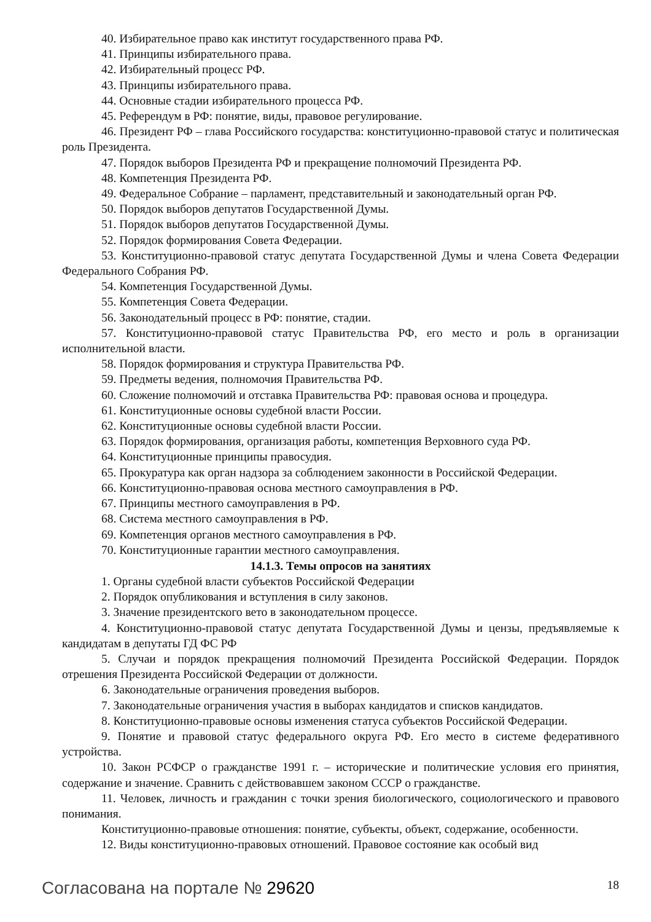40. Избирательное право как институт государственного права РФ.
41. Принципы избирательного права.
42. Избирательный процесс РФ.
43. Принципы избирательного права.
44. Основные стадии избирательного процесса РФ.
45. Референдум в РФ: понятие, виды, правовое регулирование.
46. Президент РФ – глава Российского государства: конституционно-правовой статус и политическая роль Президента.
47. Порядок выборов Президента РФ и прекращение полномочий Президента РФ.
48. Компетенция Президента РФ.
49. Федеральное Собрание – парламент, представительный и законодательный орган РФ.
50. Порядок выборов депутатов Государственной Думы.
51. Порядок выборов депутатов Государственной Думы.
52. Порядок формирования Совета Федерации.
53. Конституционно-правовой статус депутата Государственной Думы и члена Совета Федерации Федерального Собрания РФ.
54. Компетенция Государственной Думы.
55. Компетенция Совета Федерации.
56. Законодательный процесс в РФ: понятие, стадии.
57. Конституционно-правовой статус Правительства РФ, его место и роль в организации исполнительной власти.
58. Порядок формирования и структура Правительства РФ.
59. Предметы ведения, полномочия Правительства РФ.
60. Сложение полномочий и отставка Правительства РФ: правовая основа и процедура.
61. Конституционные основы судебной власти России.
62. Конституционные основы судебной власти России.
63. Порядок формирования, организация работы, компетенция Верховного суда РФ.
64. Конституционные принципы правосудия.
65. Прокуратура как орган надзора за соблюдением законности в Российской Федерации.
66. Конституционно-правовая основа местного самоуправления в РФ.
67. Принципы местного самоуправления в РФ.
68. Система местного самоуправления в РФ.
69. Компетенция органов местного самоуправления в РФ.
70. Конституционные гарантии местного самоуправления.
14.1.3. Темы опросов на занятиях
1. Органы судебной власти субъектов Российской Федерации
2. Порядок опубликования и вступления в силу законов.
3. Значение президентского вето в законодательном процессе.
4. Конституционно-правовой статус депутата Государственной Думы и цензы, предъявляемые к кандидатам в депутаты ГД ФС РФ
5. Случаи и порядок прекращения полномочий Президента Российской Федерации. Порядок отрешения Президента Российской Федерации от должности.
6. Законодательные ограничения проведения выборов.
7. Законодательные ограничения участия в выборах кандидатов и списков кандидатов.
8. Конституционно-правовые основы изменения статуса субъектов Российской Федерации.
9. Понятие и правовой статус федерального округа РФ. Его место в системе федеративного устройства.
10. Закон РСФСР о гражданстве 1991 г. – исторические и политические условия его принятия, содержание и значение. Сравнить с действовавшем законом СССР о гражданстве.
11. Человек, личность и гражданин с точки зрения биологического, социологического и правового понимания.
Конституционно-правовые отношения: понятие, субъекты, объект, содержание, особенности.
12. Виды конституционно-правовых отношений. Правовое состояние как особый вид
Согласована на портале № 29620
18